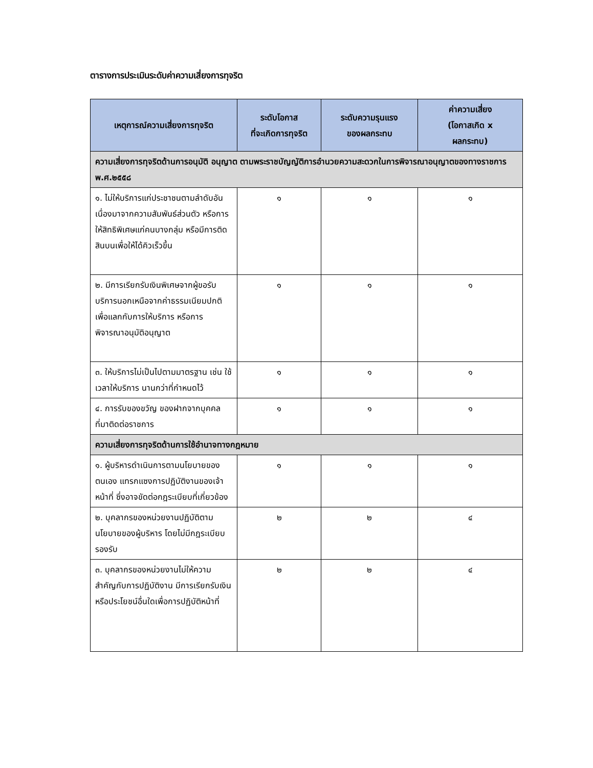ตารางการประเมินระดับค่าความเสี่ยงการทุจริต
| เหตุการณ์ความเสี่ยงการทุจริต | ระดับโอกาส ที่จะเกิดการทุจริต | ระดับความรุนแรง ของผลกระทบ | ค่าความเสี่ยง (โอกาสเกิด x ผลกระทบ) |
| --- | --- | --- | --- |
| ความเสี่ยงการทุจริตด้านการอนุมัติ อนุญาต ตามพระราชบัญญัติการอำนวยความสะดวกในการพิจารณาอนุญาตของทางราชการ พ.ศ.๒๕๕๘ | | | |
| ๑. ไม่ให้บริการแก่ประชาชนตามลำดับอันเนื่องมาจากความสัมพันธ์ส่วนตัว หรือการให้สิทธิพิเศษแก่คนบางกลุ่ม หรือมีการติดสินบนเพื่อให้ได้คิวเร็วขึ้น | ๑ | ๑ | ๑ |
| ๒. มีการเรียกรับเงินพิเศษจากผู้ขอรับบริการนอกเหนือจากค่าธรรมเนียมปกติ เพื่อแลกกับการให้บริการ หรือการพิจารณาอนุมัติอนุญาต | ๑ | ๑ | ๑ |
| ๓. ให้บริการไม่เป็นไปตามมาตรฐาน เช่น ใช้เวลาให้บริการ นานกว่าที่กำหนดไว้ | ๑ | ๑ | ๑ |
| ๔. การรับของขวัญ ของฝากจากบุคคลที่มาติดต่อราชการ | ๑ | ๑ | ๑ |
| ความเสี่ยงการทุจริตด้านการใช้อำนาจทางกฎหมาย | | | |
| ๑. ผู้บริหารดำเนินการตามนโยบายของตนเอง แทรกแซงการปฏิบัติงานของเจ้าหน้าที่ ซึ่งอาจขัดต่อกฎระเบียบที่เกี่ยวข้อง | ๑ | ๑ | ๑ |
| ๒. บุคลากรของหน่วยงานปฏิบัติตามนโยบายของผู้บริหาร โดยไม่มีกฎระเบียบรองรับ | ๒ | ๒ | ๔ |
| ๓. บุคลากรของหน่วยงานไม่ให้ความสำคัญกับการปฏิบัติงาน มีการเรียกรับเงินหรือประโยชน์อื่นใดเพื่อการปฏิบัติหน้าที่ | ๒ | ๒ | ๔ |